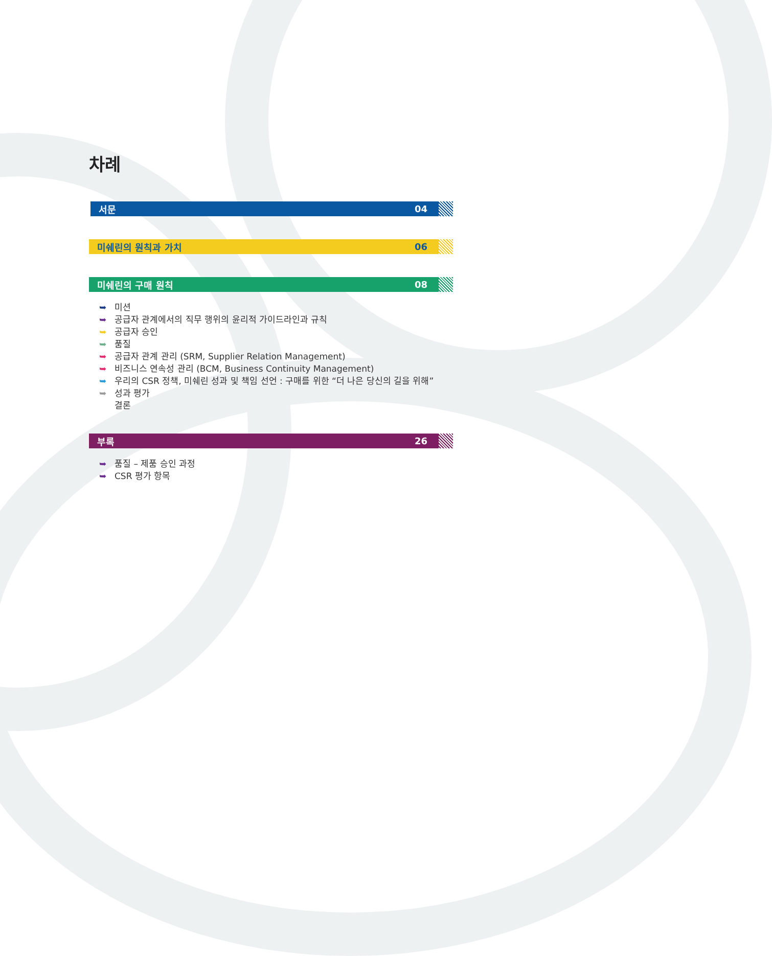차례
서문 04
미쉐린의 원칙과 가치 06
미쉐린의 구매 원칙 08
➥ 미션
➥ 공급자 관계에서의 직무 행위의 윤리적 가이드라인과 규칙
➥ 공급자 승인
➥ 품질
➥ 공급자 관계 관리 (SRM, Supplier Relation Management)
➥ 비즈니스 연속성 관리 (BCM, Business Continuity Management)
➥ 우리의 CSR 정책, 미쉐린 성과 및 책임 선언 : 구매를 위한 “더 나은 당신의 길을 위해”
➥ 성과 평가
결론
부록 26
➥ 품질 – 제품 승인 과정
➥ CSR 평가 항목